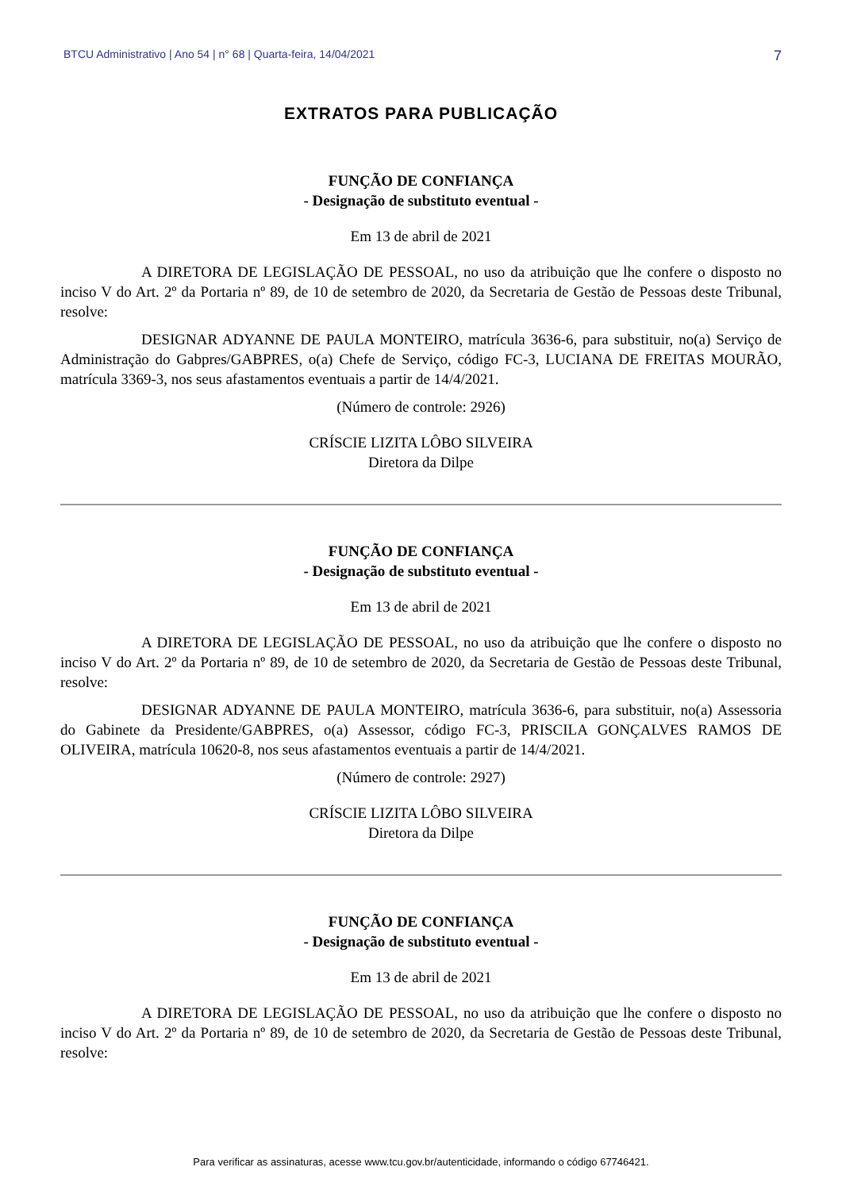BTCU Administrativo | Ano 54 | n° 68 | Quarta-feira, 14/04/2021 7
EXTRATOS PARA PUBLICAÇÃO
FUNÇÃO DE CONFIANÇA
- Designação de substituto eventual -
Em 13 de abril de 2021
A DIRETORA DE LEGISLAÇÃO DE PESSOAL, no uso da atribuição que lhe confere o disposto no inciso V do Art. 2º da Portaria nº 89, de 10 de setembro de 2020, da Secretaria de Gestão de Pessoas deste Tribunal, resolve:
DESIGNAR ADYANNE DE PAULA MONTEIRO, matrícula 3636-6, para substituir, no(a) Serviço de Administração do Gabpres/GABPRES, o(a) Chefe de Serviço, código FC-3, LUCIANA DE FREITAS MOURÃO, matrícula 3369-3, nos seus afastamentos eventuais a partir de 14/4/2021.
(Número de controle: 2926)
CRÍSCIE LIZITA LÔBO SILVEIRA
Diretora da Dilpe
FUNÇÃO DE CONFIANÇA
- Designação de substituto eventual -
Em 13 de abril de 2021
A DIRETORA DE LEGISLAÇÃO DE PESSOAL, no uso da atribuição que lhe confere o disposto no inciso V do Art. 2º da Portaria nº 89, de 10 de setembro de 2020, da Secretaria de Gestão de Pessoas deste Tribunal, resolve:
DESIGNAR ADYANNE DE PAULA MONTEIRO, matrícula 3636-6, para substituir, no(a) Assessoria do Gabinete da Presidente/GABPRES, o(a) Assessor, código FC-3, PRISCILA GONÇALVES RAMOS DE OLIVEIRA, matrícula 10620-8, nos seus afastamentos eventuais a partir de 14/4/2021.
(Número de controle: 2927)
CRÍSCIE LIZITA LÔBO SILVEIRA
Diretora da Dilpe
FUNÇÃO DE CONFIANÇA
- Designação de substituto eventual -
Em 13 de abril de 2021
A DIRETORA DE LEGISLAÇÃO DE PESSOAL, no uso da atribuição que lhe confere o disposto no inciso V do Art. 2º da Portaria nº 89, de 10 de setembro de 2020, da Secretaria de Gestão de Pessoas deste Tribunal, resolve:
Para verificar as assinaturas, acesse www.tcu.gov.br/autenticidade, informando o código 67746421.